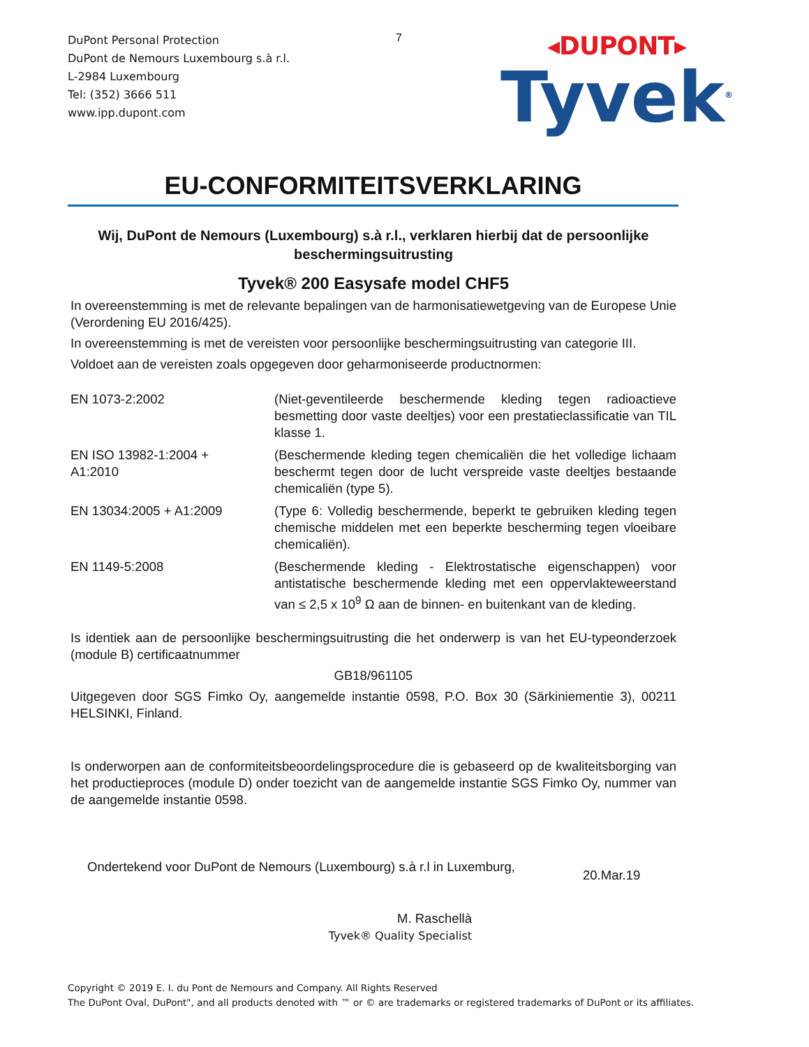DuPont Personal Protection
DuPont de Nemours Luxembourg s.à r.l.
L-2984 Luxembourg
Tel: (352) 3666 511
www.ipp.dupont.com
7
◂DUPONT▸
Tyvek<sup>®</sup>
EU-CONFORMITEITSVERKLARING
Wij, DuPont de Nemours (Luxembourg) s.à r.l., verklaren hierbij dat de persoonlijke beschermingsuitrusting
Tyvek® 200 Easysafe model CHF5
In overeenstemming is met de relevante bepalingen van de harmonisatiewetgeving van de Europese Unie (Verordening EU 2016/425).
In overeenstemming is met de vereisten voor persoonlijke beschermingsuitrusting van categorie III.
Voldoet aan de vereisten zoals opgegeven door geharmoniseerde productnormen:
| EN 1073-2:2002 | (Niet-geventileerde beschermende kleding tegen radioactieve besmetting door vaste deeltjes) voor een prestatieclassificatie van TIL klasse 1. |
| EN ISO 13982-1:2004 + A1:2010 | (Beschermende kleding tegen chemicaliën die het volledige lichaam beschermt tegen door de lucht verspreide vaste deeltjes bestaande chemicaliën (type 5). |
| EN 13034:2005 + A1:2009 | (Type 6: Volledig beschermende, beperkt te gebruiken kleding tegen chemische middelen met een beperkte bescherming tegen vloeibare chemicaliën). |
| EN 1149-5:2008 | (Beschermende kleding - Elektrostatische eigenschappen) voor antistatische beschermende kleding met een oppervlakteweerstand van ≤ 2,5 x 10<sup>9</sup> Ω aan de binnen- en buitenkant van de kleding. |
Is identiek aan de persoonlijke beschermingsuitrusting die het onderwerp is van het EU-typeonderzoek (module B) certificaatnummer
GB18/961105
Uitgegeven door SGS Fimko Oy, aangemelde instantie 0598, P.O. Box 30 (Särkiniementie 3), 00211 HELSINKI, Finland.
Is onderworpen aan de conformiteitsbeoordelingsprocedure die is gebaseerd op de kwaliteitsborging van het productieproces (module D) onder toezicht van de aangemelde instantie SGS Fimko Oy, nummer van de aangemelde instantie 0598.
Ondertekend voor DuPont de Nemours (Luxembourg) s.à r.l in Luxemburg,
20.Mar.19
M. Raschellà
Tyvek® Quality Specialist
Copyright © 2019 E. I. du Pont de Nemours and Company. All Rights Reserved
The DuPont Oval, DuPont", and all products denoted with ™ or © are trademarks or registered trademarks of DuPont or its affiliates.